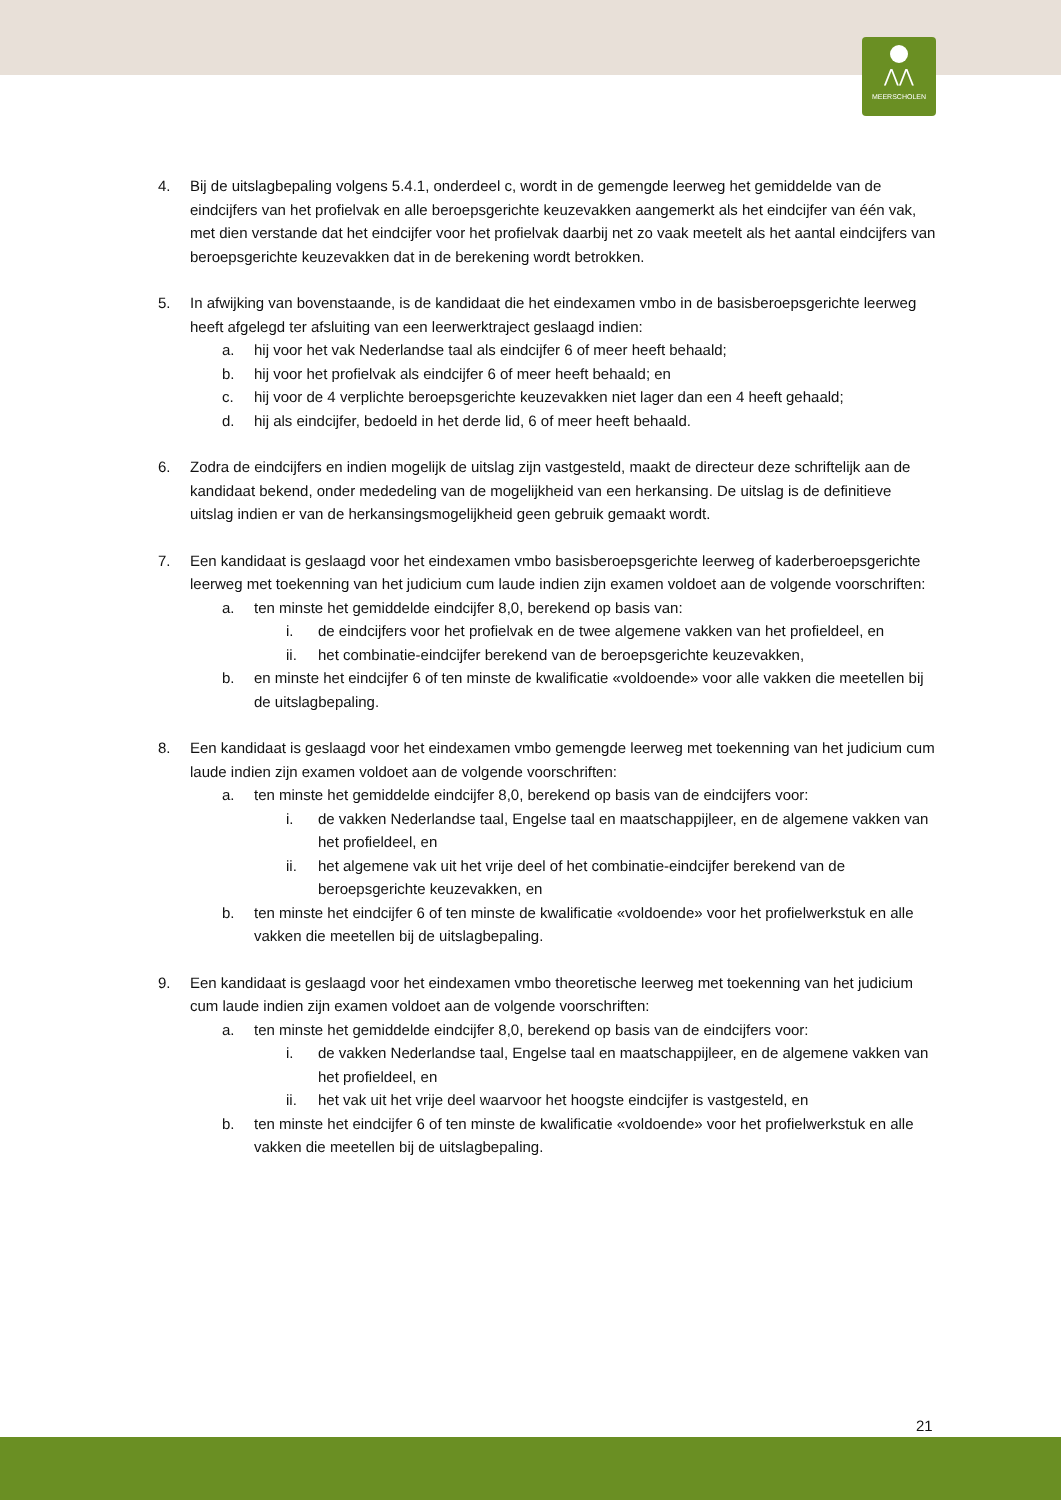⋀⋀
MEERSCHOLEN
4. Bij de uitslagbepaling volgens 5.4.1, onderdeel c, wordt in de gemengde leerweg het gemiddelde van de eindcijfers van het profielvak en alle beroepsgerichte keuzevakken aangemerkt als het eindcijfer van één vak, met dien verstande dat het eindcijfer voor het profielvak daarbij net zo vaak meetelt als het aantal eindcijfers van beroepsgerichte keuzevakken dat in de berekening wordt betrokken.
5. In afwijking van bovenstaande, is de kandidaat die het eindexamen vmbo in de basisberoepsgerichte leerweg heeft afgelegd ter afsluiting van een leerwerktraject geslaagd indien:
a. hij voor het vak Nederlandse taal als eindcijfer 6 of meer heeft behaald;
b. hij voor het profielvak als eindcijfer 6 of meer heeft behaald; en
c. hij voor de 4 verplichte beroepsgerichte keuzevakken niet lager dan een 4 heeft gehaald;
d. hij als eindcijfer, bedoeld in het derde lid, 6 of meer heeft behaald.
6. Zodra de eindcijfers en indien mogelijk de uitslag zijn vastgesteld, maakt de directeur deze schriftelijk aan de kandidaat bekend, onder mededeling van de mogelijkheid van een herkansing. De uitslag is de definitieve uitslag indien er van de herkansingsmogelijkheid geen gebruik gemaakt wordt.
7. Een kandidaat is geslaagd voor het eindexamen vmbo basisberoepsgerichte leerweg of kaderberoepsgerichte leerweg met toekenning van het judicium cum laude indien zijn examen voldoet aan de volgende voorschriften:
a. ten minste het gemiddelde eindcijfer 8,0, berekend op basis van:
i. de eindcijfers voor het profielvak en de twee algemene vakken van het profieldeel, en
ii. het combinatie-eindcijfer berekend van de beroepsgerichte keuzevakken,
b. en minste het eindcijfer 6 of ten minste de kwalificatie «voldoende» voor alle vakken die meetellen bij de uitslagbepaling.
8. Een kandidaat is geslaagd voor het eindexamen vmbo gemengde leerweg met toekenning van het judicium cum laude indien zijn examen voldoet aan de volgende voorschriften:
a. ten minste het gemiddelde eindcijfer 8,0, berekend op basis van de eindcijfers voor:
i. de vakken Nederlandse taal, Engelse taal en maatschappijleer, en de algemene vakken van het profieldeel, en
ii. het algemene vak uit het vrije deel of het combinatie-eindcijfer berekend van de beroepsgerichte keuzevakken, en
b. ten minste het eindcijfer 6 of ten minste de kwalificatie «voldoende» voor het profielwerkstuk en alle vakken die meetellen bij de uitslagbepaling.
9. Een kandidaat is geslaagd voor het eindexamen vmbo theoretische leerweg met toekenning van het judicium cum laude indien zijn examen voldoet aan de volgende voorschriften:
a. ten minste het gemiddelde eindcijfer 8,0, berekend op basis van de eindcijfers voor:
i. de vakken Nederlandse taal, Engelse taal en maatschappijleer, en de algemene vakken van het profieldeel, en
ii. het vak uit het vrije deel waarvoor het hoogste eindcijfer is vastgesteld, en
b. ten minste het eindcijfer 6 of ten minste de kwalificatie «voldoende» voor het profielwerkstuk en alle vakken die meetellen bij de uitslagbepaling.
21